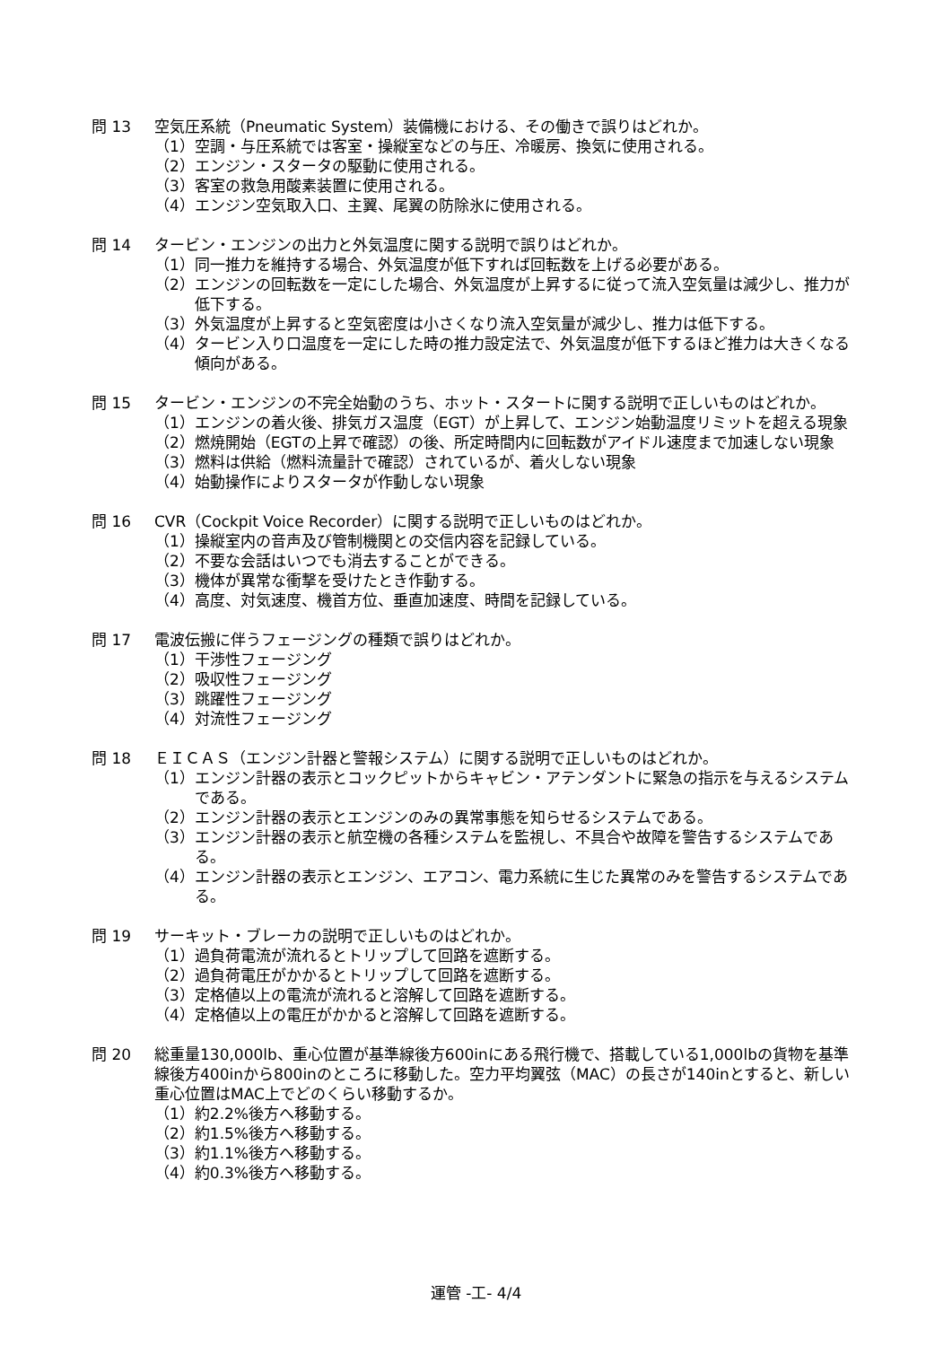問 13 空気圧系統（Pneumatic System）装備機における、その働きで誤りはどれか。
（1）空調・与圧系統では客室・操縦室などの与圧、冷暖房、換気に使用される。
（2）エンジン・スタータの駆動に使用される。
（3）客室の救急用酸素装置に使用される。
（4）エンジン空気取入口、主翼、尾翼の防除氷に使用される。
問 14 タービン・エンジンの出力と外気温度に関する説明で誤りはどれか。
（1）同一推力を維持する場合、外気温度が低下すれば回転数を上げる必要がある。
（2）エンジンの回転数を一定にした場合、外気温度が上昇するに従って流入空気量は減少し、推力が低下する。
（3）外気温度が上昇すると空気密度は小さくなり流入空気量が減少し、推力は低下する。
（4）タービン入り口温度を一定にした時の推力設定法で、外気温度が低下するほど推力は大きくなる傾向がある。
問 15 タービン・エンジンの不完全始動のうち、ホット・スタートに関する説明で正しいものはどれか。
（1）エンジンの着火後、排気ガス温度（EGT）が上昇して、エンジン始動温度リミットを超える現象
（2）燃焼開始（EGTの上昇で確認）の後、所定時間内に回転数がアイドル速度まで加速しない現象
（3）燃料は供給（燃料流量計で確認）されているが、着火しない現象
（4）始動操作によりスタータが作動しない現象
問 16 CVR（Cockpit Voice Recorder）に関する説明で正しいものはどれか。
（1）操縦室内の音声及び管制機関との交信内容を記録している。
（2）不要な会話はいつでも消去することができる。
（3）機体が異常な衝撃を受けたとき作動する。
（4）高度、対気速度、機首方位、垂直加速度、時間を記録している。
問 17 電波伝搬に伴うフェージングの種類で誤りはどれか。
（1）干渉性フェージング
（2）吸収性フェージング
（3）跳躍性フェージング
（4）対流性フェージング
問 18 ＥＩＣＡＳ（エンジン計器と警報システム）に関する説明で正しいものはどれか。
（1）エンジン計器の表示とコックピットからキャビン・アテンダントに緊急の指示を与えるシステムである。
（2）エンジン計器の表示とエンジンのみの異常事態を知らせるシステムである。
（3）エンジン計器の表示と航空機の各種システムを監視し、不具合や故障を警告するシステムである。
（4）エンジン計器の表示とエンジン、エアコン、電力系統に生じた異常のみを警告するシステムである。
問 19 サーキット・ブレーカの説明で正しいものはどれか。
（1）過負荷電流が流れるとトリップして回路を遮断する。
（2）過負荷電圧がかかるとトリップして回路を遮断する。
（3）定格値以上の電流が流れると溶解して回路を遮断する。
（4）定格値以上の電圧がかかると溶解して回路を遮断する。
問 20 総重量130,000lb、重心位置が基準線後方600inにある飛行機で、搭載している1,000lbの貨物を基準線後方400inから800inのところに移動した。空力平均翼弦（MAC）の長さが140inとすると、新しい重心位置はMAC上でどのくらい移動するか。
（1）約2.2%後方へ移動する。
（2）約1.5%後方へ移動する。
（3）約1.1%後方へ移動する。
（4）約0.3%後方へ移動する。
運管 -工- 4/4